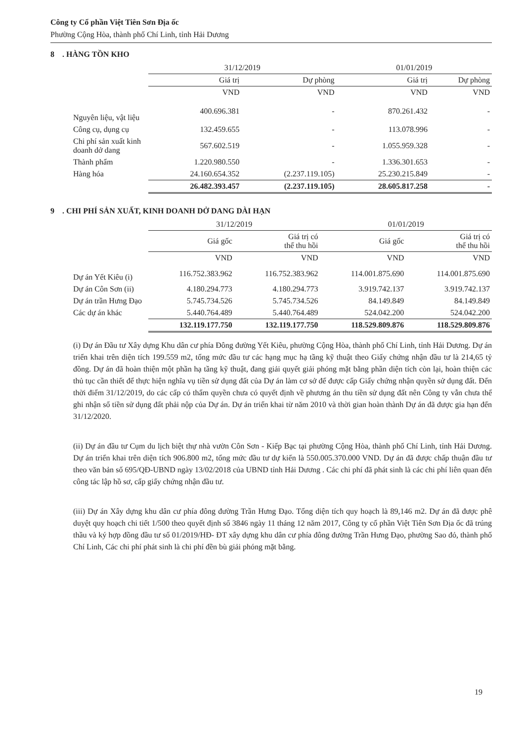Công ty Cổ phần Việt Tiên Sơn Địa ốc
Phường Cộng Hòa, thành phố Chí Linh, tỉnh Hải Dương
8 . HÀNG TỒN KHO
| | 31/12/2019 | | 01/01/2019 | |
| --- | --- | --- | --- | --- |
| | Giá trị | Dự phòng | Giá trị | Dự phòng |
| | VND | VND | VND | VND |
| Nguyên liệu, vật liệu | 400.696.381 | - | 870.261.432 | - |
| Công cụ, dụng cụ | 132.459.655 | - | 113.078.996 | - |
| Chi phí sản xuất kinh doanh dở dang | 567.602.519 | - | 1.055.959.328 | - |
| Thành phẩm | 1.220.980.550 | - | 1.336.301.653 | - |
| Hàng hóa | 24.160.654.352 | (2.237.119.105) | 25.230.215.849 | - |
| | 26.482.393.457 | (2.237.119.105) | 28.605.817.258 | - |
9 . CHI PHÍ SẢN XUẤT, KINH DOANH DỞ DANG DÀI HẠN
| | 31/12/2019 | | 01/01/2019 | |
| --- | --- | --- | --- | --- |
| | Giá gốc | Giá trị có thể thu hồi | Giá gốc | Giá trị có thể thu hồi |
| | VND | VND | VND | VND |
| Dự án Yết Kiêu (i) | 116.752.383.962 | 116.752.383.962 | 114.001.875.690 | 114.001.875.690 |
| Dự án Côn Sơn (ii) | 4.180.294.773 | 4.180.294.773 | 3.919.742.137 | 3.919.742.137 |
| Dự án trần Hưng Đạo | 5.745.734.526 | 5.745.734.526 | 84.149.849 | 84.149.849 |
| Các dự án khác | 5.440.764.489 | 5.440.764.489 | 524.042.200 | 524.042.200 |
| | 132.119.177.750 | 132.119.177.750 | 118.529.809.876 | 118.529.809.876 |
(i) Dự án Đầu tư Xây dựng Khu dân cư phía Đông đường Yết Kiêu, phường Cộng Hòa, thành phố Chí Linh, tỉnh Hải Dương. Dự án triển khai trên diện tích 199.559 m2, tổng mức đầu tư các hạng mục hạ tầng kỹ thuật theo Giấy chứng nhận đầu tư là 214,65 tỷ đồng. Dự án đã hoàn thiện một phần hạ tầng kỹ thuật, đang giải quyết giải phóng mặt bằng phần diện tích còn lại, hoàn thiện các thủ tục cần thiết để thực hiện nghĩa vụ tiền sử dụng đất của Dự án làm cơ sở để được cấp Giấy chứng nhận quyền sử dụng đất. Đến thời điểm 31/12/2019, do các cấp có thẩm quyền chưa có quyết định về phương án thu tiền sử dụng đất nên Công ty vẫn chưa thể ghi nhận số tiền sử dụng đất phải nộp của Dự án. Dự án triển khai từ năm 2010 và thời gian hoàn thành Dự án đã được gia hạn đến 31/12/2020.
(ii) Dự án đầu tư Cụm du lịch biệt thự nhà vườn Côn Sơn - Kiếp Bạc tại phường Cộng Hòa, thành phố Chí Linh, tỉnh Hải Dương. Dự án triển khai trên diện tích 906.800 m2, tổng mức đầu tư dự kiến là 550.005.370.000 VND. Dự án đã được chấp thuận đầu tư theo văn bản số 695/QĐ-UBND ngày 13/02/2018 của UBND tỉnh Hải Dương . Các chi phí đã phát sinh là các chi phí liên quan đến công tác lập hồ sơ, cấp giấy chứng nhận đầu tư.
(iii) Dự án Xây dựng khu dân cư phía đông đường Trần Hưng Đạo. Tổng diện tích quy hoạch là 89,146 m2. Dự án đã được phê duyệt quy hoạch chi tiết 1/500 theo quyết định số 3846 ngày 11 tháng 12 năm 2017, Công ty cổ phần Việt Tiên Sơn Địa ốc đã trúng thầu và ký hợp đồng đầu tư số 01/2019/HĐ- ĐT xây dựng khu dân cư phía đông đường Trần Hưng Đạo, phường Sao đỏ, thành phố Chí Linh, Các chi phí phát sinh là chi phí đền bù giải phóng mặt bằng.
19